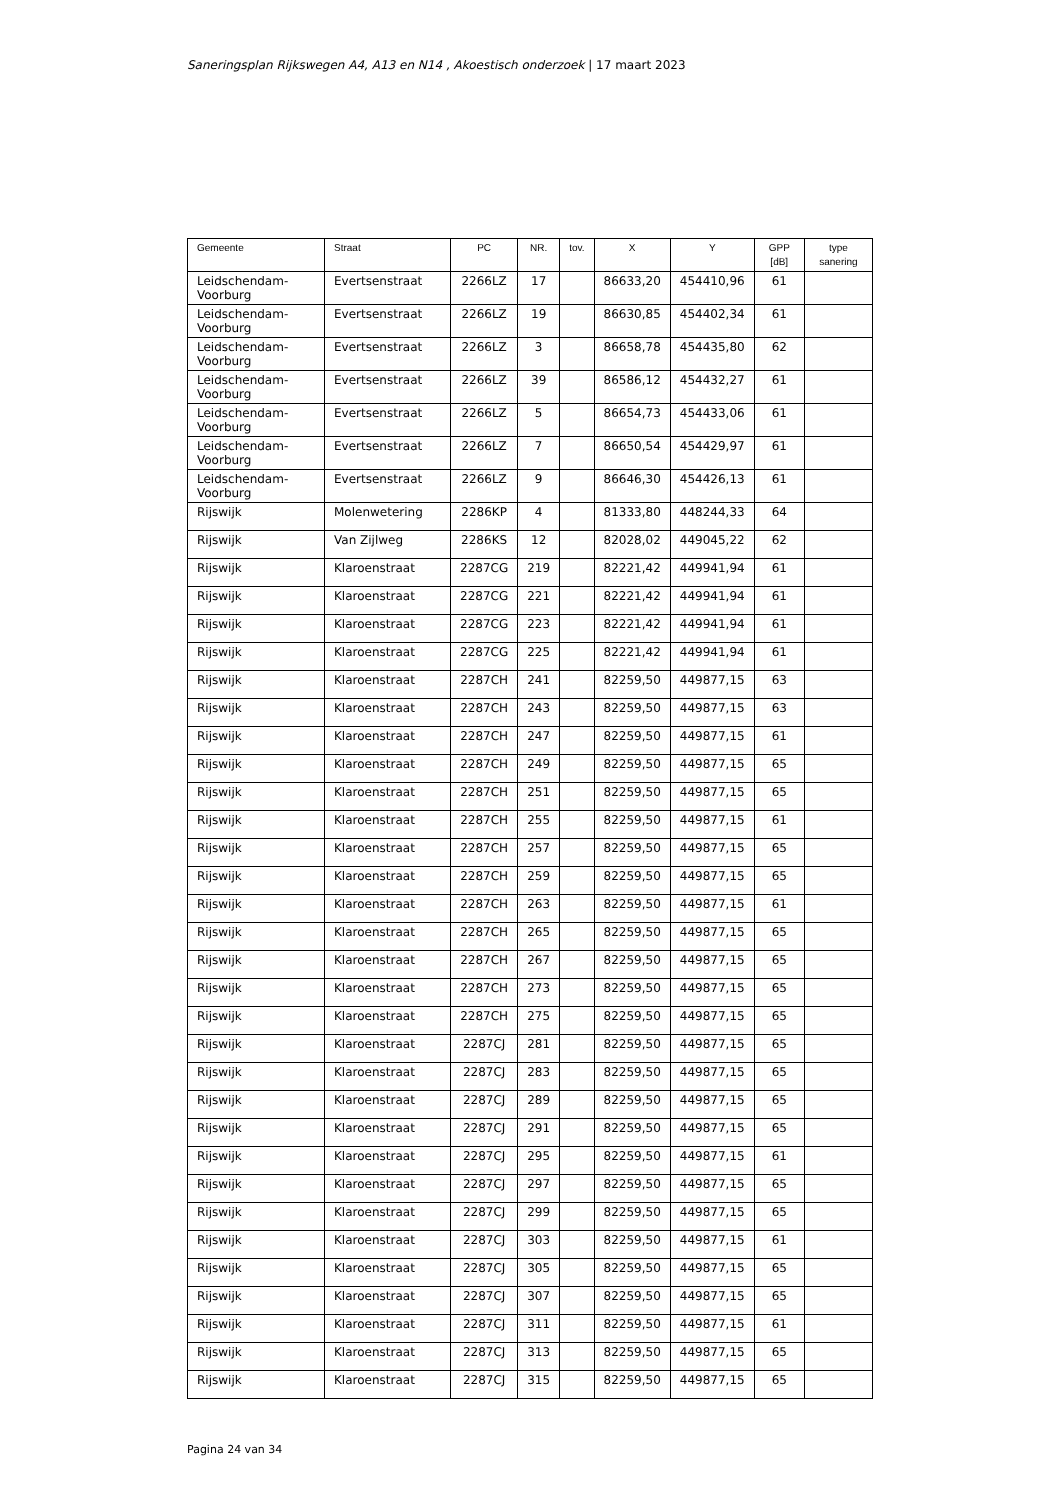Saneringsplan Rijkswegen A4, A13 en N14 , Akoestisch onderzoek | 17 maart 2023
| Gemeente | Straat | PC | NR. | tov. | X | Y | GPP [dB] | type sanering |
| --- | --- | --- | --- | --- | --- | --- | --- | --- |
| Leidschendam-Voorburg | Evertsenstraat | 2266LZ | 17 | | 86633,20 | 454410,96 | 61 | |
| Leidschendam-Voorburg | Evertsenstraat | 2266LZ | 19 | | 86630,85 | 454402,34 | 61 | |
| Leidschendam-Voorburg | Evertsenstraat | 2266LZ | 3 | | 86658,78 | 454435,80 | 62 | |
| Leidschendam-Voorburg | Evertsenstraat | 2266LZ | 39 | | 86586,12 | 454432,27 | 61 | |
| Leidschendam-Voorburg | Evertsenstraat | 2266LZ | 5 | | 86654,73 | 454433,06 | 61 | |
| Leidschendam-Voorburg | Evertsenstraat | 2266LZ | 7 | | 86650,54 | 454429,97 | 61 | |
| Leidschendam-Voorburg | Evertsenstraat | 2266LZ | 9 | | 86646,30 | 454426,13 | 61 | |
| Rijswijk | Molenwetering | 2286KP | 4 | | 81333,80 | 448244,33 | 64 | |
| Rijswijk | Van Zijlweg | 2286KS | 12 | | 82028,02 | 449045,22 | 62 | |
| Rijswijk | Klaroenstraat | 2287CG | 219 | | 82221,42 | 449941,94 | 61 | |
| Rijswijk | Klaroenstraat | 2287CG | 221 | | 82221,42 | 449941,94 | 61 | |
| Rijswijk | Klaroenstraat | 2287CG | 223 | | 82221,42 | 449941,94 | 61 | |
| Rijswijk | Klaroenstraat | 2287CG | 225 | | 82221,42 | 449941,94 | 61 | |
| Rijswijk | Klaroenstraat | 2287CH | 241 | | 82259,50 | 449877,15 | 63 | |
| Rijswijk | Klaroenstraat | 2287CH | 243 | | 82259,50 | 449877,15 | 63 | |
| Rijswijk | Klaroenstraat | 2287CH | 247 | | 82259,50 | 449877,15 | 61 | |
| Rijswijk | Klaroenstraat | 2287CH | 249 | | 82259,50 | 449877,15 | 65 | |
| Rijswijk | Klaroenstraat | 2287CH | 251 | | 82259,50 | 449877,15 | 65 | |
| Rijswijk | Klaroenstraat | 2287CH | 255 | | 82259,50 | 449877,15 | 61 | |
| Rijswijk | Klaroenstraat | 2287CH | 257 | | 82259,50 | 449877,15 | 65 | |
| Rijswijk | Klaroenstraat | 2287CH | 259 | | 82259,50 | 449877,15 | 65 | |
| Rijswijk | Klaroenstraat | 2287CH | 263 | | 82259,50 | 449877,15 | 61 | |
| Rijswijk | Klaroenstraat | 2287CH | 265 | | 82259,50 | 449877,15 | 65 | |
| Rijswijk | Klaroenstraat | 2287CH | 267 | | 82259,50 | 449877,15 | 65 | |
| Rijswijk | Klaroenstraat | 2287CH | 273 | | 82259,50 | 449877,15 | 65 | |
| Rijswijk | Klaroenstraat | 2287CH | 275 | | 82259,50 | 449877,15 | 65 | |
| Rijswijk | Klaroenstraat | 2287CJ | 281 | | 82259,50 | 449877,15 | 65 | |
| Rijswijk | Klaroenstraat | 2287CJ | 283 | | 82259,50 | 449877,15 | 65 | |
| Rijswijk | Klaroenstraat | 2287CJ | 289 | | 82259,50 | 449877,15 | 65 | |
| Rijswijk | Klaroenstraat | 2287CJ | 291 | | 82259,50 | 449877,15 | 65 | |
| Rijswijk | Klaroenstraat | 2287CJ | 295 | | 82259,50 | 449877,15 | 61 | |
| Rijswijk | Klaroenstraat | 2287CJ | 297 | | 82259,50 | 449877,15 | 65 | |
| Rijswijk | Klaroenstraat | 2287CJ | 299 | | 82259,50 | 449877,15 | 65 | |
| Rijswijk | Klaroenstraat | 2287CJ | 303 | | 82259,50 | 449877,15 | 61 | |
| Rijswijk | Klaroenstraat | 2287CJ | 305 | | 82259,50 | 449877,15 | 65 | |
| Rijswijk | Klaroenstraat | 2287CJ | 307 | | 82259,50 | 449877,15 | 65 | |
| Rijswijk | Klaroenstraat | 2287CJ | 311 | | 82259,50 | 449877,15 | 61 | |
| Rijswijk | Klaroenstraat | 2287CJ | 313 | | 82259,50 | 449877,15 | 65 | |
| Rijswijk | Klaroenstraat | 2287CJ | 315 | | 82259,50 | 449877,15 | 65 | |
Pagina 24 van 34